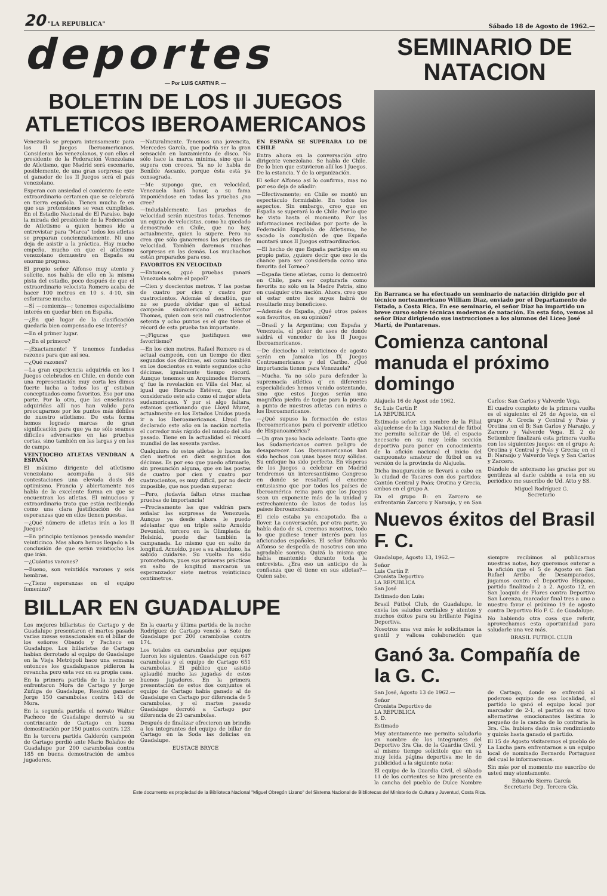20 "LA REPUBLICA" Sábado 18 de Agosto de 1962.—
deportes
— Por LUIS CARTIN P. —
BOLETIN DE LOS II JUEGOS ATLETICOS IBEROAMERICANOS
Venezuela se prepara intensamente para los II Juegos Iberoamericanos. Consideran los venezolanos, y con ellos el presidente de la Federación Venezolana de Atletismo, que Madrid será escenario, posiblemente, de una gran sorpresa: que el ganador de los II Juegos será el país venezolano.
Esperan con ansiedad el comienzo de este extraordinario certamen que se celebrará en tierra española. Tienen mucha fe en que sus pretensiones se vean cumplidas. En el Estadio Nacional de El Paraíso, bajo la mirada del presidente de la Federación de Atletismo a quien hemos ido a entrevistar para "Marca" todos los atletas se preparan concienzudamente. Ni uno deja de asistir a la práctica. Hay mucho empeño, mucho en que el atletismo venezolano demuestre en España su enorme progreso.
El propio señor Alfonso muy atento y solícito, nos habla de ello en la misma pista del estadio, poco después de que el extraordinario velocista Romero acaba de hacer 100 metros en 10 s. 4-10, sin esforzarse mucho.
—Sí —comienza—; tenemos especialísimo interés en quedar bien en España.
—¿En qué lugar de la clasificación quedaría bien compensado ese interés?
—En el primer lugar.
—¿En el primero?
—¡Exactamente! Y tenemos fundadas razones para que así sea.
—¿Qué razones?
—La gran experiencia adquirida en los I Juegos celebrados en Chile, en donde con una representación muy corta les dimos fuerte lucha a todos los q' estaban conceptuados como favoritos. Eso por una parte. Por la otra, que las enseñanzas adquiridas allí nos han valido para preocuparnos por los puntos más débiles de nuestro atletismo. De esta forma hemos logrado marcas de gran significación para que ya no sólo seamos difíciles adversarios en las pruebas cortas, sino también en las largas y en las de campo.
VEINTIOCHO ATLETAS VENDRAN A ESPAÑA
El máximo dirigente del atletismo venezolano acompaña a sus contestaciones una elevada dosis de optimismo. Francia y abiertamente nos habla de la excelente forma en que se encuentran los atletas. El minucioso y extraordinario trato que están recibiendo como una clara justificación de las esperanzas que en ellos tienen puestas.
—¿Qué número de atletas irán a los II Juegos?
—En principio teníamos pensado mandar veinticinco. Mas ahora hemos llegado a la conclusión de que serán veintiocho los que irán.
—¿Cuántos varones?
—Bueno, son veintidós varones y seis hembras.
—¿Tiene esperanzas en el equipo femenino?
—Naturalmente. Tenemos una jovencita, Mercedes García, que podría ser la gran sensación en lanzamiento de disco. No sólo hace la marca mínima, sino que la supera con creces. Ya no le habla de Benilde Ascanio, porque ésta está ya consagrada.
—Me supongo que, en velocidad, Venezuela hará honor, a su fama imponiéndose en todas las pruebas ¿no cree?
—Indudablemente. Las pruebas de velocidad serán nuestras todas. Tenemos un equipo de velocistas, como ha quedado demostrado en Chile, que no hay, actualmente, quien lo supere. Pero no crea que sólo ganaremos las pruebas de velocidad. También daremos muchas sorpresas en las demás. Los muchachos están preparados para eso.
FAVORITOS EN VELOCIDAD
—Entonces, ¿qué pruebas ganará Venezuela sobre el papel?
—Cien y doscientos metros. Y las postas de cuatro por cien y cuatro por cuatrocientos. Además el decatlón, que no se puede olvidar que el actual campeón sudamericano es Héctor Thomas, quien con seis mil cuatrocientos setenta y ocho puntos es el que tiene el récord de esta prueba tan importante.
—¿Figuras que justifiquen ese favoritismo?
—En los cien metros, Rafael Romero es el actual campeón, con un tiempo de diez segundos dos décimas, así como también en los doscientos en veinte segundos ocho décimas, igualmente tiempo récord. Aunque tenemos un Arquímedes Herrera q' fue la revelación en Villa del Mar, al igual que Horacio Estévez, que fue considerado este año como el mejor atleta sudamericano. Y por si algo faltara, estamos gestionando que Lloyd Murat, actualmente en los Estados Unidos pueda ir a los Iberoamericanos. Llyod fue declarado este año en la nación norteña el corredor más rápido del mundo del año pasado. Tiene en la actualidad el récord mundial de las sesenta yardas.
Cualquiera de estos atletas le hacen los cien metros en diez segundos dos décimas. Es por eso que puedo afirmarle, sin presunción alguna, que en las postas de cuatro por cien y cuatro por cuatrocientos, es muy difícil, por no decir imposible, que nos puedan superar.
—Pero, ¡todavía faltan otras muchas pruebas de importancia!
—Precisamente las que valdrán para señalar las sorpresas de Venezuela. Aunque ya desde ahora le puedo adelantar que en triple salto Arnoldo Devonish, tercero en la Olimpiada de Helsinki, puede dar también la campanada. Lo mismo que en salto de longitud. Arnoldo, pese a su abandono, ha sabido cuidarse. Su vuelta ha sido prometedora, pues sus primeras prácticas en salto de longitud marcaron un esperanzador siete metros veinticinco centímetros.
EN ESPAÑA SE SUPERARA LO DE CHILE
Entra ahora en la conversación otro dirigente venezolano. Se habla de Chile. De lo bien que estuvieron allí los I Juegos. De la estancia. Y de la organización.
El señor Alfonso así lo confirma, mas no por eso deja de añadir:
—Efectivamente; en Chile se montó un espectáculo formidable. En todos los aspectos. Sin embargo, creo que en España se superará lo de Chile. Por lo que he visto hasta el momento. Por las informaciones recibidas por parte de la Federación Española de Atletismo, he sacado la conclusión de que España montará unos II Juegos extraordinarios.
—El hecho de que España participe en su propio patio, ¿quiere decir que eso le da chance para ser considerada como una favorita del Torneo?
—España tiene atletas, como lo demostró en Chile, para ser cepturarla como favorita no sólo en la Madre Patria, sino en cualquier otra nación. Ahora, creo que el estar entre los suyos habrá de resultarle muy beneficioso.
—Además de España, ¿Qué otros países son favoritos, en su opinión?
—Brasil y la Argentina; con España y Venezuela, el póker de ases de donde saldrá el vencedor de los II Juegos Iberoamericanos.
—De dieciocho al veinticinco de agosto serán en Jamaica los IX Juegos Centroamericanos y del Caribe. ¿Qué importancia tienen para Venezuela?
—Mucha. Ya no sólo para defender la supremacía atlética q' en diferentes especialidades hemos venido ostentando, sino que estos Juegos serán una magnífica piedra de toque para la puesta a punto de nuestros atletas con miras a los Iberoamericanos.
—¿Qué supuso la formación de estos Iberoamericanos para el porvenir atlético de Hispanoamérica?
—Un gran paso hacia adelante. Tanto que los Sudamericanos corren peligro de desaparecer. Los Iberoamericanos han sido hechos con unas bases muy sólidas. Su enfoque ha sido perfecto. En vísperas de los Juegos a celebrar en Madrid tendremos un interesantísimo Congreso en donde se resaltará el enorme entusiasmo que por todos los países de Iberoamérica reina para que los Juegos sean un exponente más de la unidad y estrechamiento de lazos de todos los países iberoamericanos.
El cielo estaba ya encapotado. Iba a llover. La conversación, por otra parte, ya había dado de sí, creemos nosotros, todo lo que pudiese tener interés para los aficionados españoles. El señor Eduardo Alfonso se despedía de nosotros con una agradable sonrisa. Quizá la misma que había mantenido durante toda la entrevista. ¿Era eso un anticipo de la confianza que él tiene en sus atletas?— Quien sabe.
BILLAR EN GUADALUPE
Los mejores billaristas de Cartago y de Guadalupe presentaron el martes pasado varias mesas sensacionales en el billar de los señores Obando y Pacheco en Guadalupe. Los billaristas de Cartago habían derrotado al equipo de Guadalupe en la Vieja Metrópoli hace una semana; entonces los guadalupanos pidieron la revancha pero esta vez en su propia casa.
En la primera partida de la noche se enfrentaron Mora de Cartago y Jorge Zúñiga de Guadalupe, Resultó ganador Jorge 150 carambolas contra 143 de Mora.
En la segunda partida el novato Walter Pacheco de Guadalupe derrotó a su contrincante de Cartago en buena demostración por 150 puntos contra 123.
En la tercera partida Calderón campeón de Cartago perdió ante Mario Bolaños de Guadalupe por 200 carambolas contra 185 en buena demostración de ambos jugadores.
En la cuarta y última partida de la noche Rodríguez de Cartago venció a Soto de Guadalupe por 200 carambolas contra 174.
Los totales en carambolas por equipos fueron los siguientes. Guadalupe con 647 carambolas y el equipo de Cartago 651 carambolas. El público que asistió aplaudió mucho las jugadas de estos buenos jugadores. En la primera presentación de estos dos conjuntos el equipo de Cartago había ganado al de Guadalupe en Cartago por diferencia de 5 carambolas, y el martes pasado Guadalupe derrotó a Cartago por diferencia de 23 carambolas.
Después de finalizar ofrecieron un brindis a los integrantes del equipo de billar de Cartago en la Soda las delicias en Guadalupe.
EUSTACE BRYCE
SEMINARIO DE NATACION
En Barranca se ha efectuado un seminario de natación dirigido por el técnico norteamericano William Díaz, enviado por el Departamento de Estado, a Costa Rica. En ese seminario, el señor Díaz ha impartido un breve curso sobre técnicas modernas de natación. En esta foto, vemos al señor Díaz dirigiendo sus instrucciones a los alumnos del Liceo José Martí, de Puntarenas.
Comienza cantonal manuda el próximo domingo
Alajuela 16 de Agost ode 1962.
Sr. Luis Cartín P.
LA REPUBLICA
Estimado señor: en nombre de la Filial alajuelense de la Liga Nacional de fútbol me permito solicitar de Ud. el espacio necesario en su muy leída sección deportiva para poner en conocimiento de la afición nacional el inicio del campeonato amateur de fútbol en su versión de la provincia de Alajuela.
Dicha inauguración se llevará a cabo en la ciudad de Tacares con dos partidos: Cantón Central y Poás; Orotina y Grecia, ambos en el grupo A.
En el grupo B: en Zarcero se enfrentarán Zarcero y Naranjo, y en San Carlos: San Carlos y Valverde Vega.
El cuadro completo de la primera vuelta es el siguiente: el 26 de Agosto, en el grupo A: Grecia y Central y Poás y Orotina ;en el B; San Carlos y Naranjo, y Zarcero y Valverde Vega. El 2 de Setiembre finalizará esta primera vuelta con los siguientes juegos: en el grupo A: Orotina y Central y Poás y Grecia; en el B: Naranjo y Valverde Vega y San Carlos y Zarcero.
Dándole de antemano las gracias por su gentileza al darle cabida a esta en su periódico me suscribo de Ud. Atto y SS.
Miguel Rodríguez G.
Secretario
Nuevos éxitos del Brasil F. C.
Guadalupe, Agosto 13, 1962.—
Señor
Luis Cartín P.
Cronista Deportivo
LA REPUBLICA
San José
Estimado don Luis:
Brasil Fútbol Club, de Guadalupe, le envía los saludos cordiales y atentos y muchos éxitos para su brillante Página Deportiva.
Nosotros una vez más le solicitamos la gentil y valiosa colaboración que siempre recibimos al publicarnos nuestras notas, hoy queremos enterar a la afición que el 5 de Agosto en San Rafael Arriba de Desamparados, jugamos contra el Deportivo Hispano, partido finalizado 2 a 2. Agosto 12, en San Joaquín de Flores contra Deportivo San Lorenzo, marcador final tres a uno a nuestro favor el próximo 19 de agosto contra Deportivo Río F. C. de Guadalupe.
No habiendo otra cosa que referir, aprovechamos esta oportunidad para saludarle una vez más.
BRASIL FUTBOL CLUB
Ganó 3a. Compañía de la G. C.
San José, Agosto 13 de 1962.—
Señor
Cronista Deportivo de
LA REPUBLICA
S. D.
Estimado
Muy atentamente me permito saludarlo en nombre de los integrantes del Deportivo 3ra Cía. de la Guardia Civil, y al mismo tiempo solicitole que en su muy leída página deportiva me le de publicidad a la siguiente nota:
El equipo de la Guardia Civil, el sábado 11 de los corrientes se hizo presente en la cancha del pueblo de Dulce Nombre de Cartago, donde se enfrentó al poderoso equipo de esa localidad, el partido lo ganó el equipo local por marcador de 2-1, el partido en sí tuvo alternativas emocionantes lástima lo pequeño de la cancha de lo contraria la 3ra. Cía. hubiera dado más rendimiento y quizás hasta ganado el partido.
El 15 de Agosto visitaremos el pueblo de La Lucha para enfrentarnos a un equipo local de nominado Bernardo Portuguez del cual le informaremos.
Sin más por el momento me suscribo de usted muy atentamente.
Eduardo Sierra García
Secretario Dep. Tercera Cía.
Este documento es propiedad de la Biblioteca Nacional "Miguel Obregón Lizano" del Sistema Nacional de Bibliotecas del Ministerio de Cultura y Juventud, Costa Rica.